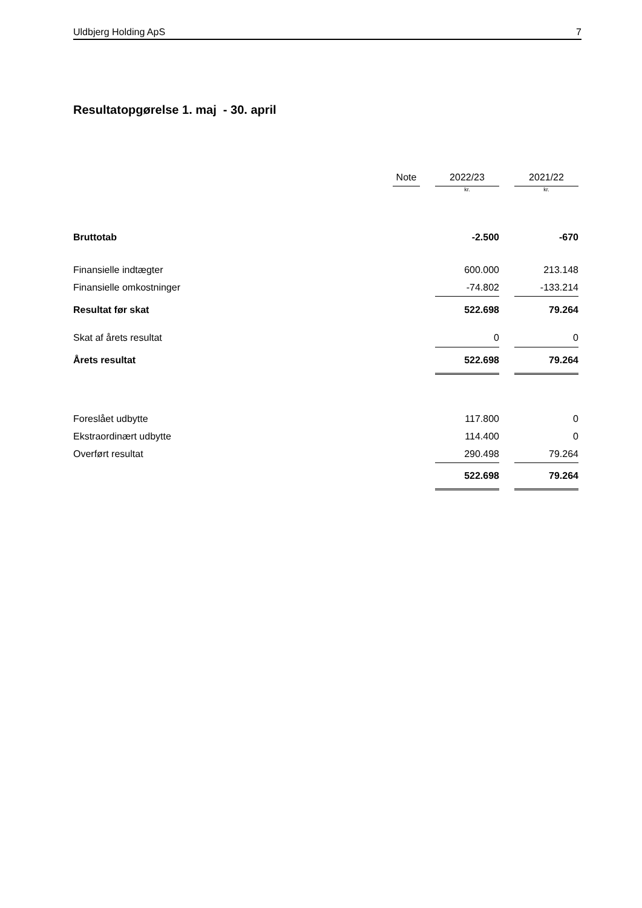Uldbjerg Holding ApS 7
Resultatopgørelse 1. maj - 30. april
| | Note | | 2022/23 | | 2021/22 |
| | | | kr. | | kr. |
| Bruttotab | | | -2.500 | | -670 |
| Finansielle indtægter | | | 600.000 | | 213.148 |
| Finansielle omkostninger | | | -74.802 | | -133.214 |
| Resultat før skat | | | 522.698 | | 79.264 |
| Skat af årets resultat | | | 0 | | 0 |
| Årets resultat | | | 522.698 | | 79.264 |
| Foreslået udbytte | | | 117.800 | | 0 |
| Ekstraordinært udbytte | | | 114.400 | | 0 |
| Overført resultat | | | 290.498 | | 79.264 |
| | | | 522.698 | | 79.264 |